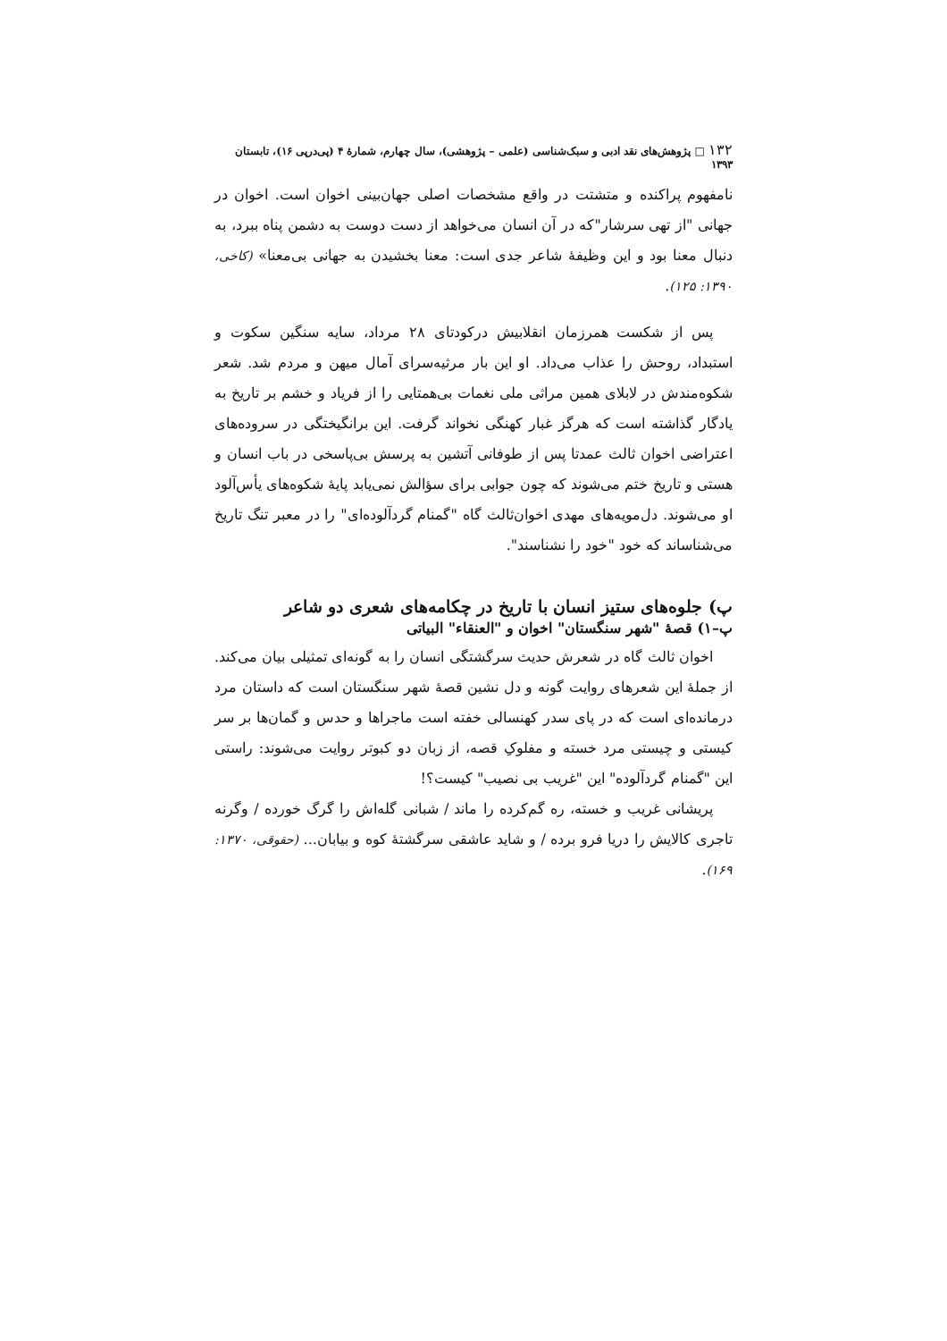۱۳۲ □ پژوهش‌های نقد ادبی و سبک‌شناسی (علمی – پژوهشی)، سال چهارم، شمارهٔ ۴ (پی‌درپی ۱۶)، تابستان ۱۳۹۳
نامفهوم پراکنده و متشتت در واقع مشخصات اصلی جهان‌بینی اخوان است. اخوان در جهانی "از تهی سرشار"که در آن انسان می‌خواهد از دست دوست به دشمن پناه ببرد، به دنبال معنا بود و این وظیفهٔ شاعر جدی است: معنا بخشیدن به جهانی بی‌معنا» (کاخی، ۱۳۹۰: ۱۲۵).
پس از شکست همرزمان انقلابیش درکودتای ۲۸ مرداد، سایه سنگین سکوت و استبداد، روحش را عذاب می‌داد. او این بار مرثیه‌سرای آمال میهن و مردم شد. شعر شکوه‌مندش در لابلای همین مراثی ملی نغمات بی‌همتایی را از فریاد و خشم بر تاریخ به یادگار گذاشته است که هرگز غبار کهنگی نخواند گرفت. این برانگیختگی در سروده‌های اعتراضی اخوان ثالث عمدتا پس از طوفانی آتشین به پرسش بی‌پاسخی در باب انسان و هستی و تاریخ ختم می‌شوند که چون جوابی برای سؤالش نمی‌یابد پایهٔ شکوه‌های یأس‌آلود او می‌شوند. دل‌مویه‌های مهدی اخوان‌ثالث گاه "گمنام گردآلوده‌ای" را در معبر تنگ تاریخ می‌شناساند که خود "خود را نشناسند".
پ) جلوه‌های ستیز انسان با تاریخ در چکامه‌های شعری دو شاعر
پ–۱) قصهٔ "شهر سنگستان" اخوان و "العنقاء" البیاتی
اخوان ثالث گاه در شعرش حدیث سرگشتگی انسان را به گونه‌ای تمثیلی بیان می‌کند. از جملهٔ این شعرهای روایت گونه و دل نشین قصهٔ شهر سنگستان است که داستان مرد درمانده‌ای است که در پای سدر کهنسالی خفته است ماجراها و حدس و گمان‌ها بر سر کیستی و چیستی مرد خسته و مفلوکِ قصه، از زبان دو کبوتر روایت می‌شوند: راستی این "گمنام گردآلوده" این "غریب بی نصیب" کیست؟!
پریشانی غریب و خسته، ره گم‌کرده را ماند / شبانی گله‌اش را گرگ خورده / وگرنه تاجری کالایش را دریا فرو برده / و شاید عاشقی سرگشتهٔ کوه و بیابان... (حقوقی، ۱۳۷۰: ۱۶۹).